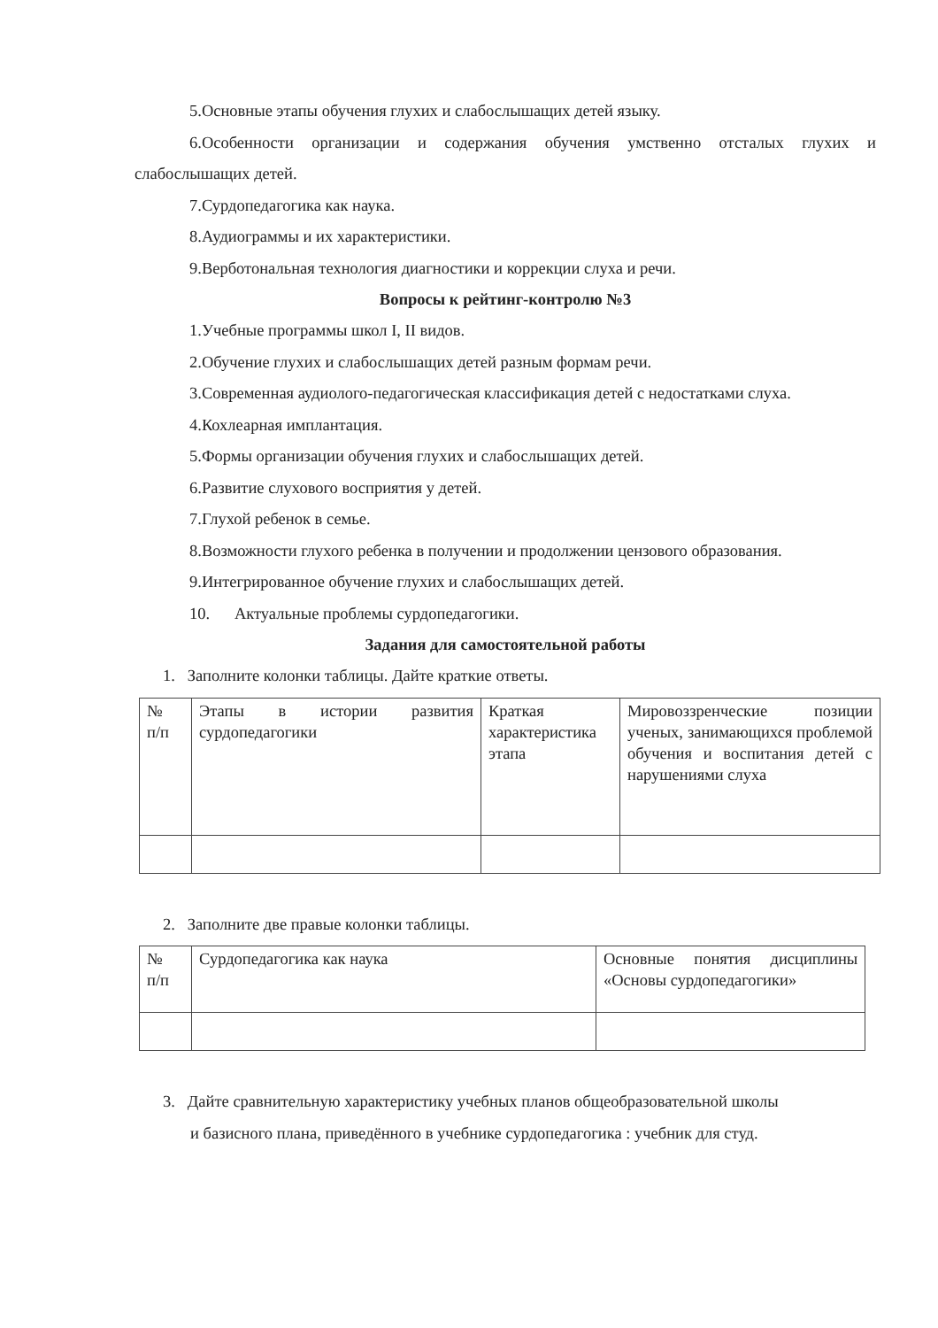5.Основные этапы обучения глухих и слабослышащих детей языку.
6.Особенности организации и содержания обучения умственно отсталых глухих и слабослышащих детей.
7.Сурдопедагогика как наука.
8.Аудиограммы и их характеристики.
9.Верботональная технология диагностики и коррекции слуха и речи.
Вопросы к рейтинг-контролю №3
1.Учебные программы школ I, II видов.
2.Обучение глухих и слабослышащих детей разным формам речи.
3.Современная аудиолого-педагогическая классификация детей с недостатками слуха.
4.Кохлеарная имплантация.
5.Формы организации обучения глухих и слабослышащих детей.
6.Развитие слухового восприятия у детей.
7.Глухой ребенок в семье.
8.Возможности глухого ребенка в получении и продолжении цензового образования.
9.Интегрированное обучение глухих и слабослышащих детей.
10. Актуальные проблемы сурдопедагогики.
Задания для самостоятельной работы
1. Заполните колонки таблицы. Дайте краткие ответы.
| № п/п | Этапы в истории развития сурдопедагогики | Краткая характеристика этапа | Мировоззренческие позиции ученых, занимающихся проблемой обучения и воспитания детей с нарушениями слуха |
2. Заполните две правые колонки таблицы.
| № п/п | Сурдопедагогика как наука | Основные понятия дисциплины «Основы сурдопедагогики» |
3. Дайте сравнительную характеристику учебных планов общеобразовательной школы
и базисного плана, приведённого в учебнике сурдопедагогика : учебник для студ.